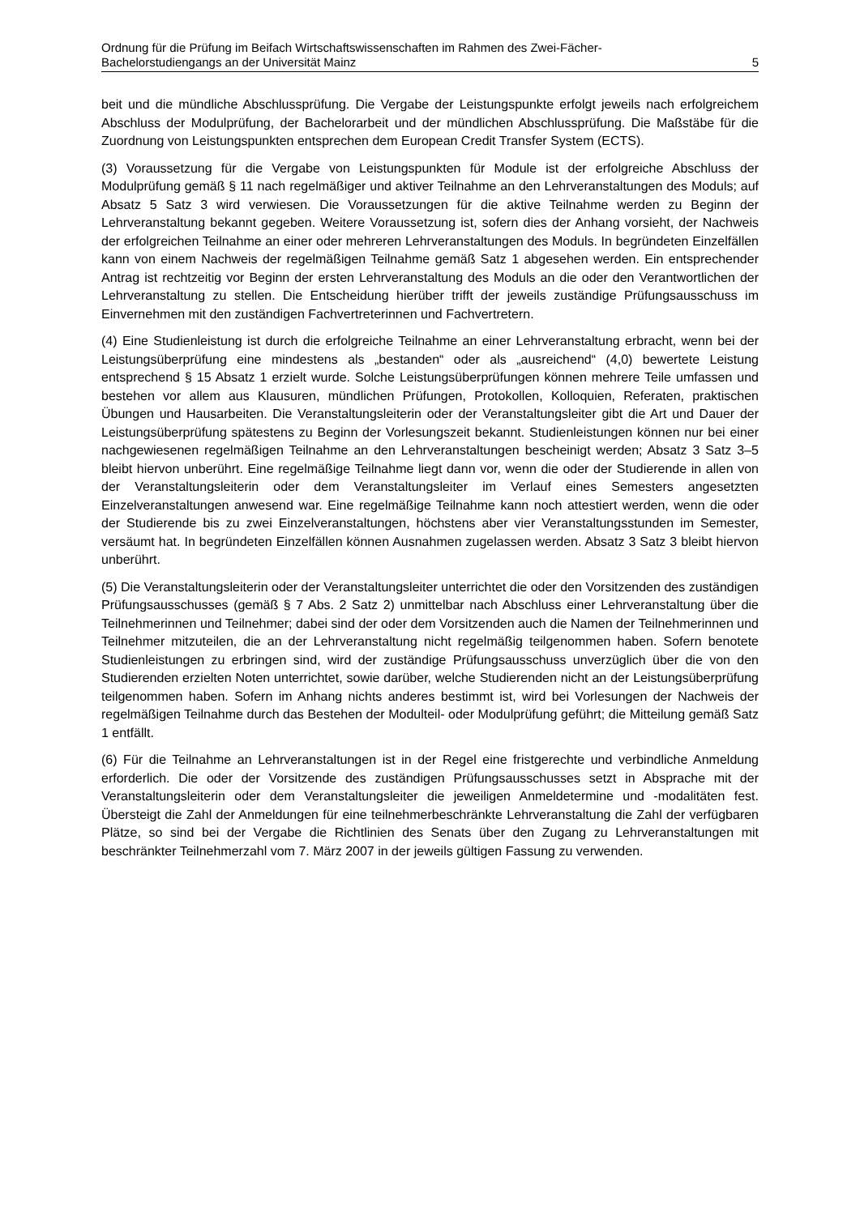Ordnung für die Prüfung im Beifach Wirtschaftswissenschaften im Rahmen des Zwei-Fächer-
Bachelorstudiengangs an der Universität Mainz
5
beit und die mündliche Abschlussprüfung. Die Vergabe der Leistungspunkte erfolgt jeweils nach erfolgreichem Abschluss der Modulprüfung, der Bachelorarbeit und der mündlichen Abschlussprüfung. Die Maßstäbe für die Zuordnung von Leistungspunkten entsprechen dem European Credit Transfer System (ECTS).
(3) Voraussetzung für die Vergabe von Leistungspunkten für Module ist der erfolgreiche Abschluss der Modulprüfung gemäß § 11 nach regelmäßiger und aktiver Teilnahme an den Lehrveranstaltungen des Moduls; auf Absatz 5 Satz 3 wird verwiesen. Die Voraussetzungen für die aktive Teilnahme werden zu Beginn der Lehrveranstaltung bekannt gegeben. Weitere Voraussetzung ist, sofern dies der Anhang vorsieht, der Nachweis der erfolgreichen Teilnahme an einer oder mehreren Lehrveranstaltungen des Moduls. In begründeten Einzelfällen kann von einem Nachweis der regelmäßigen Teilnahme gemäß Satz 1 abgesehen werden. Ein entsprechender Antrag ist rechtzeitig vor Beginn der ersten Lehrveranstaltung des Moduls an die oder den Verantwortlichen der Lehrveranstaltung zu stellen. Die Entscheidung hierüber trifft der jeweils zuständige Prüfungsausschuss im Einvernehmen mit den zuständigen Fachvertreterinnen und Fachvertretern.
(4) Eine Studienleistung ist durch die erfolgreiche Teilnahme an einer Lehrveranstaltung erbracht, wenn bei der Leistungsüberprüfung eine mindestens als „bestanden“ oder als „ausreichend“ (4,0) bewertete Leistung entsprechend § 15 Absatz 1 erzielt wurde. Solche Leistungsüberprüfungen können mehrere Teile umfassen und bestehen vor allem aus Klausuren, mündlichen Prüfungen, Protokollen, Kolloquien, Referaten, praktischen Übungen und Hausarbeiten. Die Veranstaltungsleiterin oder der Veranstaltungsleiter gibt die Art und Dauer der Leistungsüberprüfung spätestens zu Beginn der Vorlesungszeit bekannt. Studienleistungen können nur bei einer nachgewiesenen regelmäßigen Teilnahme an den Lehrveranstaltungen bescheinigt werden; Absatz 3 Satz 3–5 bleibt hiervon unberührt. Eine regelmäßige Teilnahme liegt dann vor, wenn die oder der Studierende in allen von der Veranstaltungsleiterin oder dem Veranstaltungsleiter im Verlauf eines Semesters angesetzten Einzelveranstaltungen anwesend war. Eine regelmäßige Teilnahme kann noch attestiert werden, wenn die oder der Studierende bis zu zwei Einzelveranstaltungen, höchstens aber vier Veranstaltungsstunden im Semester, versäumt hat. In begründeten Einzelfällen können Ausnahmen zugelassen werden. Absatz 3 Satz 3 bleibt hiervon unberührt.
(5) Die Veranstaltungsleiterin oder der Veranstaltungsleiter unterrichtet die oder den Vorsitzenden des zuständigen Prüfungsausschusses (gemäß § 7 Abs. 2 Satz 2) unmittelbar nach Abschluss einer Lehrveranstaltung über die Teilnehmerinnen und Teilnehmer; dabei sind der oder dem Vorsitzenden auch die Namen der Teilnehmerinnen und Teilnehmer mitzuteilen, die an der Lehrveranstaltung nicht regelmäßig teilgenommen haben. Sofern benotete Studienleistungen zu erbringen sind, wird der zuständige Prüfungsausschuss unverzüglich über die von den Studierenden erzielten Noten unterrichtet, sowie darüber, welche Studierenden nicht an der Leistungsüberprüfung teilgenommen haben. Sofern im Anhang nichts anderes bestimmt ist, wird bei Vorlesungen der Nachweis der regelmäßigen Teilnahme durch das Bestehen der Modulteil- oder Modulprüfung geführt; die Mitteilung gemäß Satz 1 entfällt.
(6) Für die Teilnahme an Lehrveranstaltungen ist in der Regel eine fristgerechte und verbindliche Anmeldung erforderlich. Die oder der Vorsitzende des zuständigen Prüfungsausschusses setzt in Absprache mit der Veranstaltungsleiterin oder dem Veranstaltungsleiter die jeweiligen Anmeldetermine und -modalitäten fest. Übersteigt die Zahl der Anmeldungen für eine teilnehmerbeschränkte Lehrveranstaltung die Zahl der verfügbaren Plätze, so sind bei der Vergabe die Richtlinien des Senats über den Zugang zu Lehrveranstaltungen mit beschränkter Teilnehmerzahl vom 7. März 2007 in der jeweils gültigen Fassung zu verwenden.